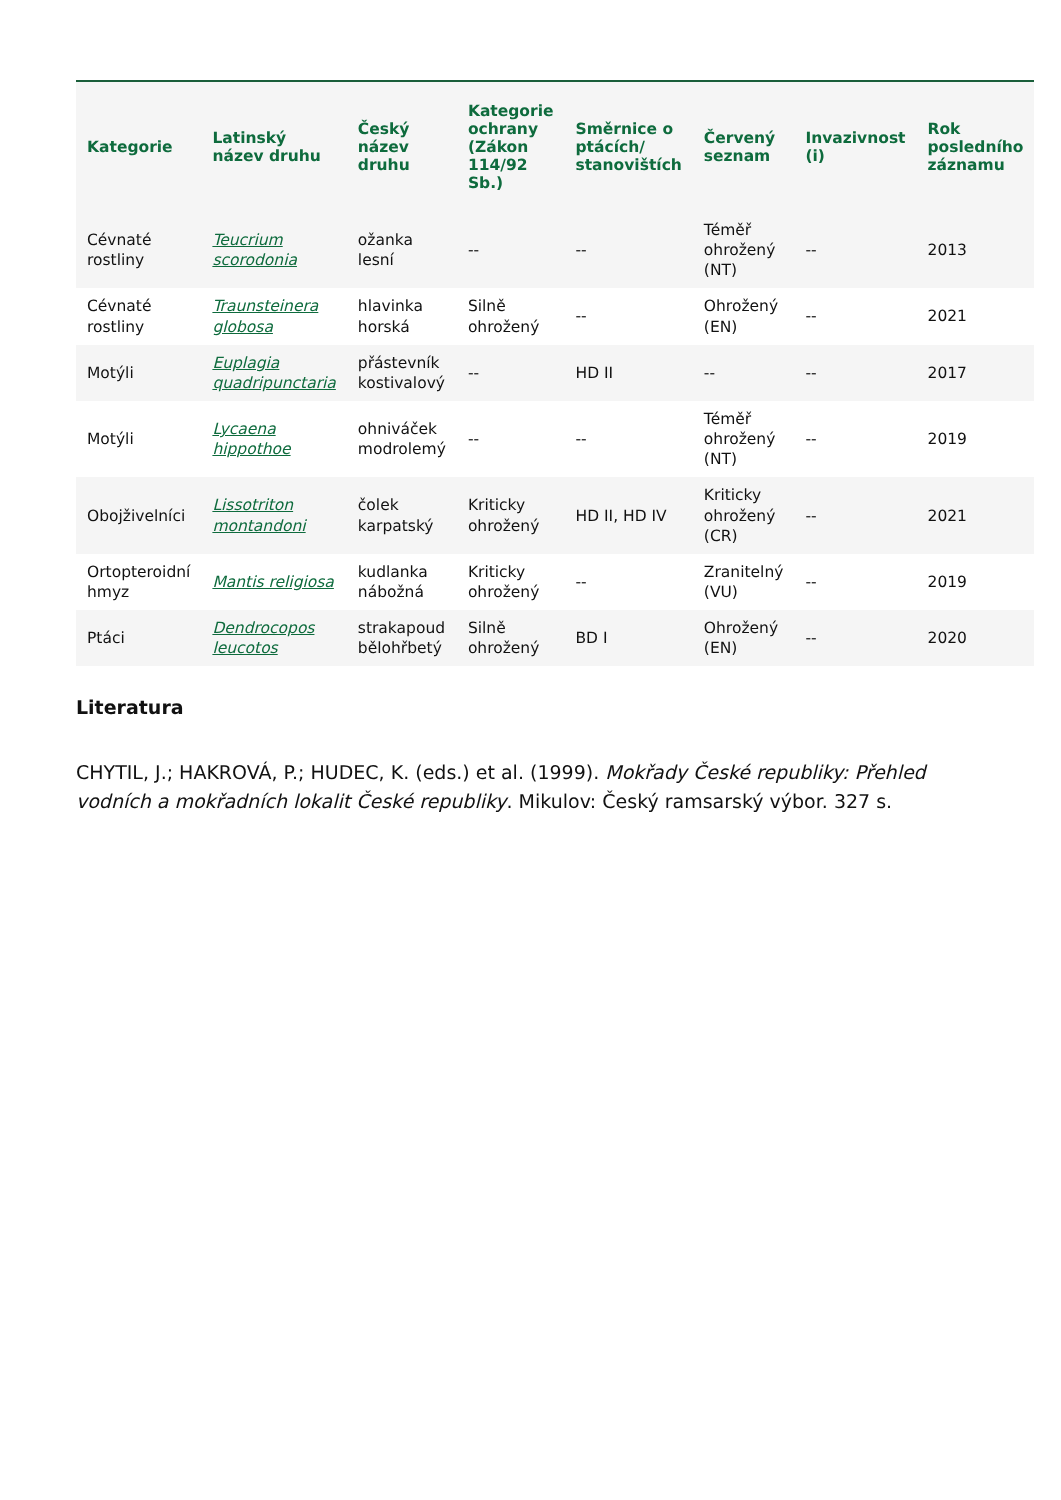| Kategorie | Latinský název druhu | Český název druhu | Kategorie ochrany (Zákon 114/92 Sb.) | Směrnice o ptácích/ stanovištích | Červený seznam | Invazivnost (i) | Rok posledního záznamu |
| --- | --- | --- | --- | --- | --- | --- | --- |
| Cévnaté rostliny | Teucrium scorodonia | ožanka lesní | -- | -- | Téměř ohrožený (NT) | -- | 2013 |
| Cévnaté rostliny | Traunsteinera globosa | hlavinka horská | Silně ohrožený | -- | Ohrožený (EN) | -- | 2021 |
| Motýli | Euplagia quadripunctaria | přástevník kostivalový | -- | HD II | -- | -- | 2017 |
| Motýli | Lycaena hippothoe | ohniváček modrolemý | -- | -- | Téměř ohrožený (NT) | -- | 2019 |
| Obojživelníci | Lissotriton montandoni | čolek karpatský | Kriticky ohrožený | HD II, HD IV | Kriticky ohrožený (CR) | -- | 2021 |
| Ortopteroidní hmyz | Mantis religiosa | kudlanka nábožná | Kriticky ohrožený | -- | Zranitelný (VU) | -- | 2019 |
| Ptáci | Dendrocopos leucotos | strakapoud bělohřbetý | Silně ohrožený | BD I | Ohrožený (EN) | -- | 2020 |
Literatura
CHYTIL, J.; HAKROVÁ, P.; HUDEC, K. (eds.) et al. (1999). Mokřady České republiky: Přehled vodních a mokřadních lokalit České republiky. Mikulov: Český ramsarský výbor. 327 s.